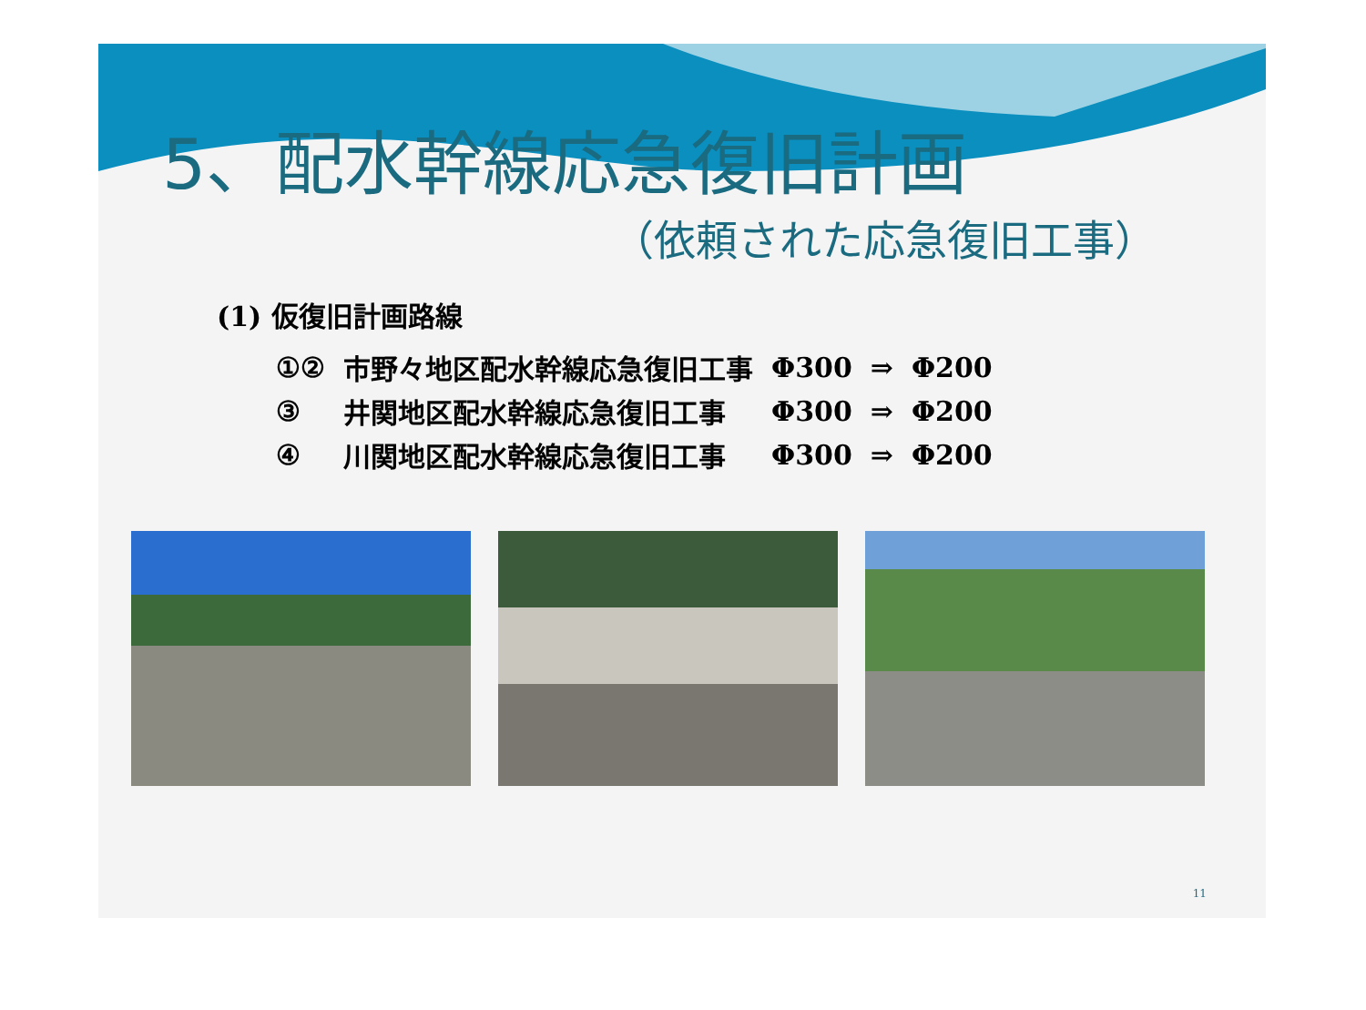5、配水幹線応急復旧計画
（依頼された応急復旧工事）
(1) 仮復旧計画路線
| ①② | 市野々地区配水幹線応急復旧工事 | Φ300 | ⇒ | Φ200 |
| ③ | 井関地区配水幹線応急復旧工事 | Φ300 | ⇒ | Φ200 |
| ④ | 川関地区配水幹線応急復旧工事 | Φ300 | ⇒ | Φ200 |
11